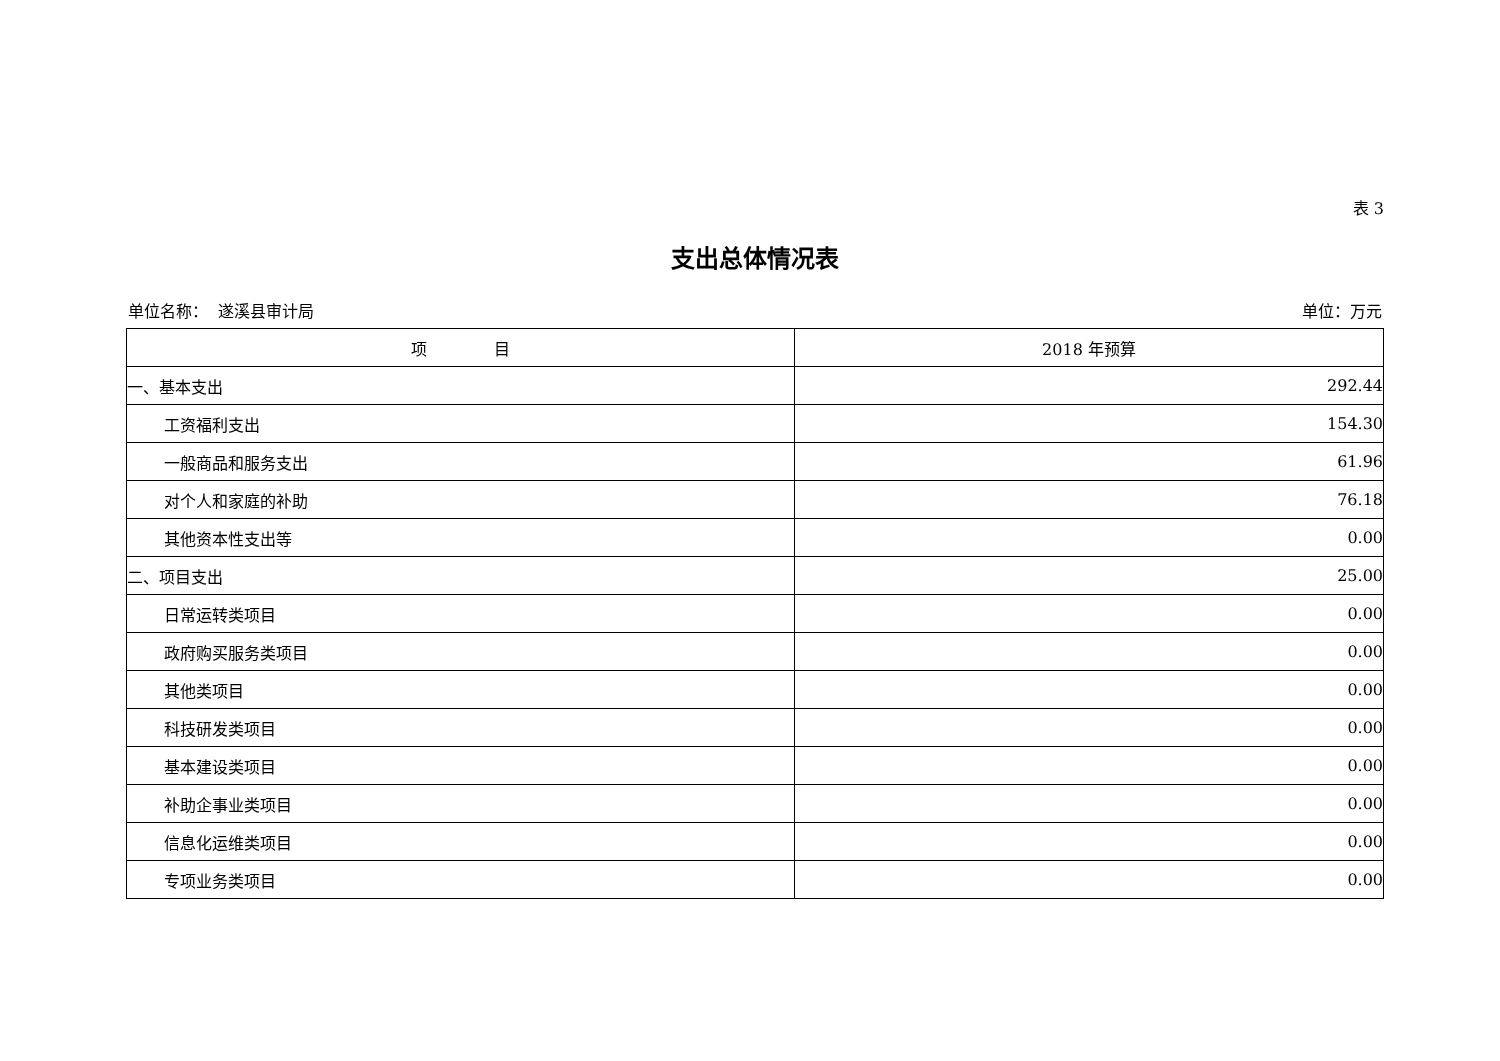表 3
支出总体情况表
单位名称： 遂溪县审计局 单位：万元
| 项 目 | 2018 年预算 |
| --- | --- |
| 一、基本支出 | 292.44 |
| 工资福利支出 | 154.30 |
| 一般商品和服务支出 | 61.96 |
| 对个人和家庭的补助 | 76.18 |
| 其他资本性支出等 | 0.00 |
| 二、项目支出 | 25.00 |
| 日常运转类项目 | 0.00 |
| 政府购买服务类项目 | 0.00 |
| 其他类项目 | 0.00 |
| 科技研发类项目 | 0.00 |
| 基本建设类项目 | 0.00 |
| 补助企事业类项目 | 0.00 |
| 信息化运维类项目 | 0.00 |
| 专项业务类项目 | 0.00 |